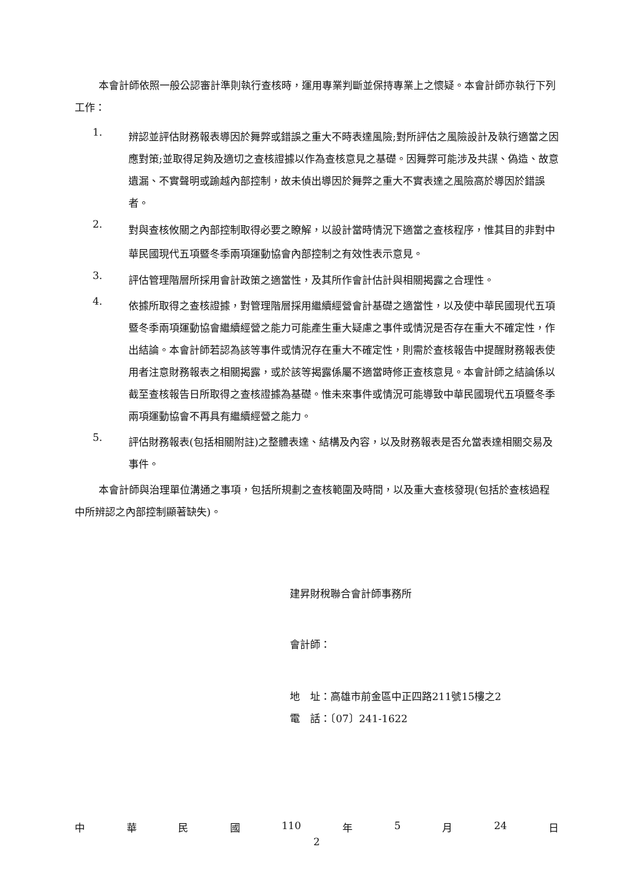本會計師依照一般公認審計準則執行查核時，運用專業判斷並保持專業上之懷疑。本會計師亦執行下列工作：
1.
辨認並評估財務報表導因於舞弊或錯誤之重大不時表達風險;對所評估之風險設計及執行適當之因應對策;並取得足夠及適切之查核證據以作為查核意見之基礎。因舞弊可能涉及共謀、偽造、故意遺漏、不實聲明或踰越內部控制，故未偵出導因於舞弊之重大不實表達之風險高於導因於錯誤者。
2.
對與查核攸關之內部控制取得必要之瞭解，以設計當時情況下適當之查核程序，惟其目的非對中華民國現代五項暨冬季兩項運動協會內部控制之有效性表示意見。
3.
評估管理階層所採用會計政策之適當性，及其所作會計估計與相關揭露之合理性。
4.
依據所取得之查核證據，對管理階層採用繼續經營會計基礎之適當性，以及使中華民國現代五項暨冬季兩項運動協會繼續經營之能力可能產生重大疑慮之事件或情況是否存在重大不確定性，作出結論。本會計師若認為該等事件或情況存在重大不確定性，則需於查核報告中提醒財務報表使用者注意財務報表之相關揭露，或於該等揭露係屬不適當時修正查核意見。本會計師之結論係以截至查核報告日所取得之查核證據為基礎。惟未來事件或情況可能導致中華民國現代五項暨冬季兩項運動協會不再具有繼續經營之能力。
5.
評估財務報表(包括相關附註)之整體表達、結構及內容，以及財務報表是否允當表達相關交易及事件。
本會計師與治理單位溝通之事項，包括所規劃之查核範圍及時間，以及重大查核發現(包括於查核過程中所辨認之內部控制顯著缺失)。
建昇財稅聯合會計師事務所
會計師：
地　址：高雄市前金區中正四路211號15樓之2
電　話：〔07〕241-1622
中 華 民 國 110 年 5 月 24 日
2